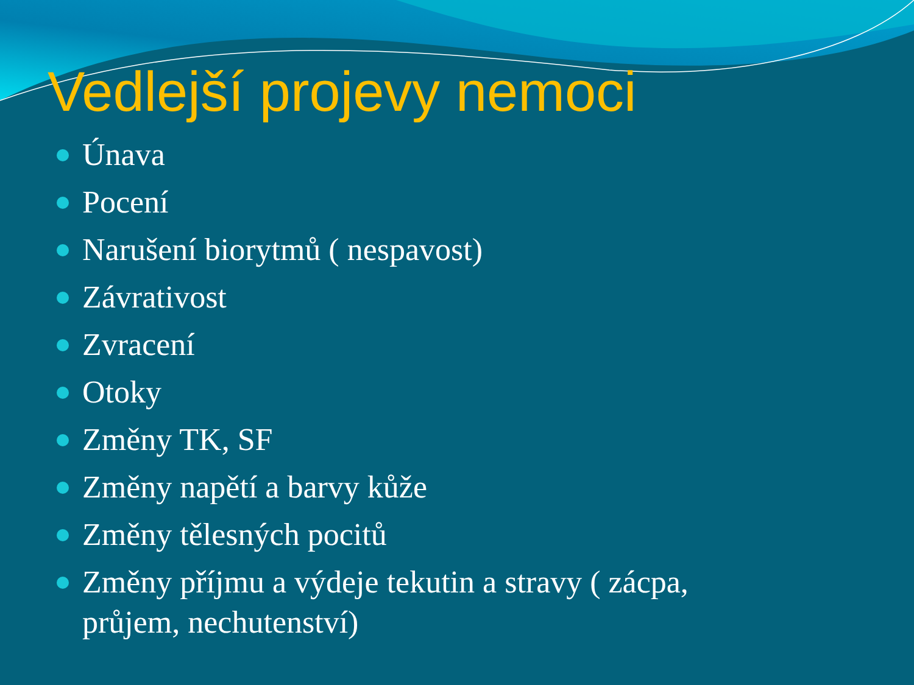Vedlejší projevy nemoci
Únava
Pocení
Narušení biorytmů ( nespavost)
Závrativost
Zvracení
Otoky
Změny TK, SF
Změny napětí a barvy kůže
Změny tělesných pocitů
Změny příjmu a výdeje tekutin a stravy ( zácpa, průjem, nechutenství)